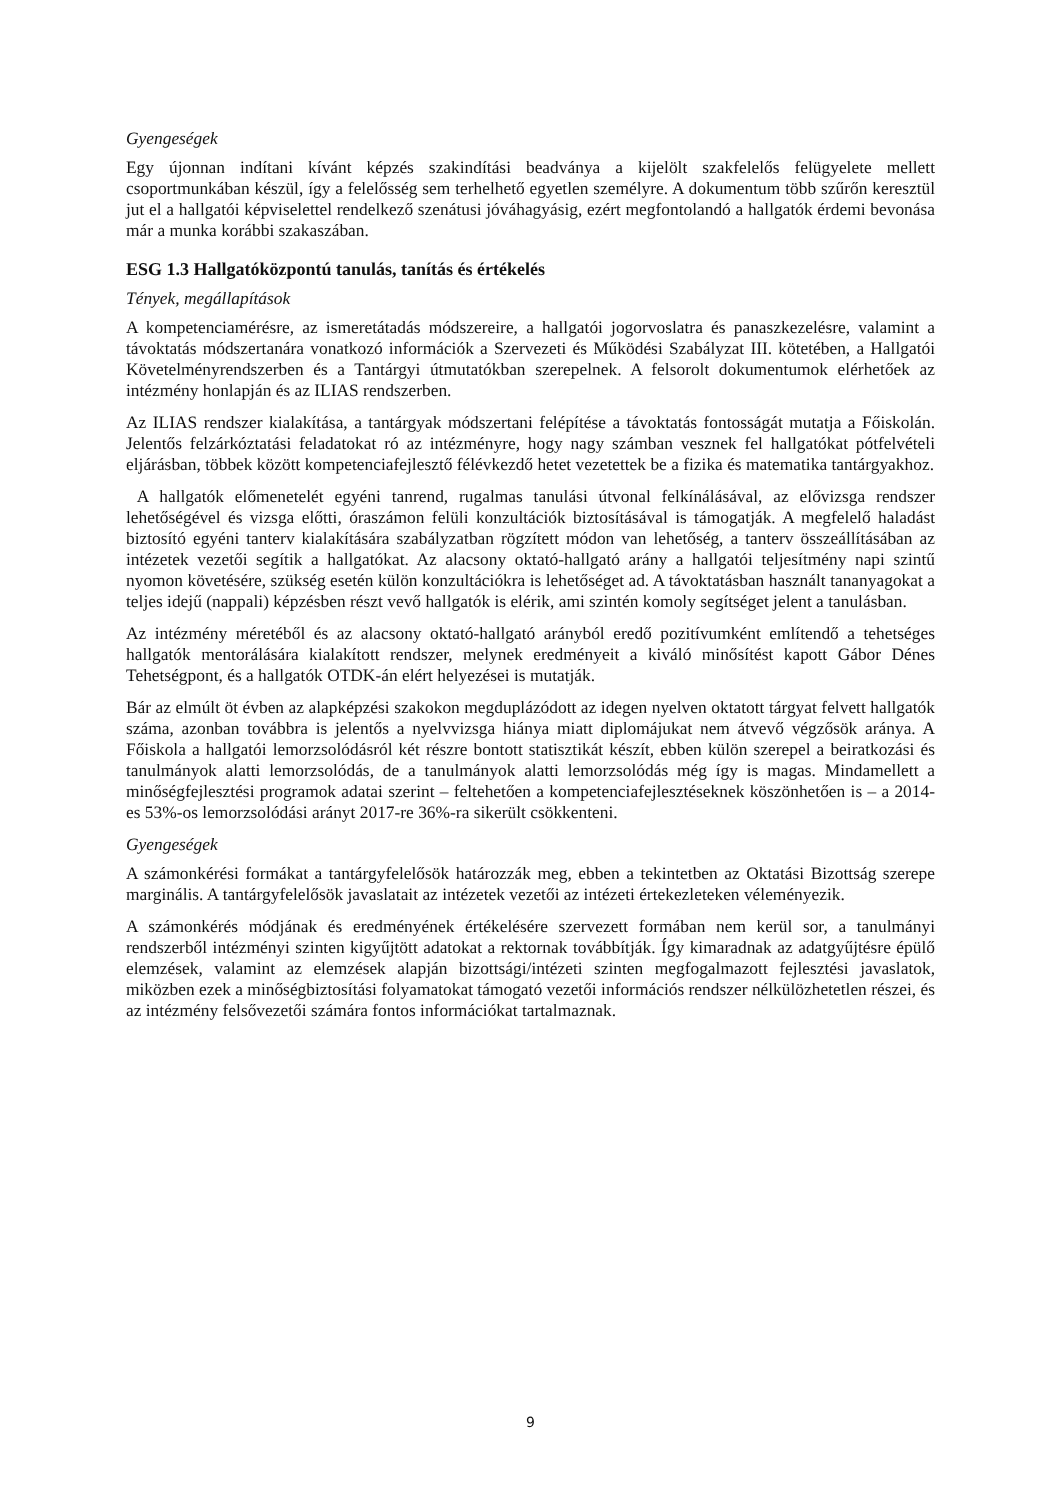Gyengeségek
Egy újonnan indítani kívánt képzés szakindítási beadványa a kijelölt szakfelelős felügyelete mellett csoportmunkában készül, így a felelősség sem terhelhető egyetlen személyre. A dokumentum több szűrőn keresztül jut el a hallgatói képviselettel rendelkező szenátusi jóváhagyásig, ezért megfontolandó a hallgatók érdemi bevonása már a munka korábbi szakaszában.
ESG 1.3 Hallgatóközpontú tanulás, tanítás és értékelés
Tények, megállapítások
A kompetenciamérésre, az ismeretátadás módszereire, a hallgatói jogorvoslatra és panaszkezelésre, valamint a távoktatás módszertanára vonatkozó információk a Szervezeti és Működési Szabályzat III. kötetében, a Hallgatói Követelményrendszerben és a Tantárgyi útmutatókban szerepelnek. A felsorolt dokumentumok elérhetőek az intézmény honlapján és az ILIAS rendszerben.
Az ILIAS rendszer kialakítása, a tantárgyak módszertani felépítése a távoktatás fontosságát mutatja a Főiskolán. Jelentős felzárkóztatási feladatokat ró az intézményre, hogy nagy számban vesznek fel hallgatókat pótfelvételi eljárásban, többek között kompetenciafejlesztő félévkezdő hetet vezetettek be a fizika és matematika tantárgyakhoz.
A hallgatók előmenetelét egyéni tanrend, rugalmas tanulási útvonal felkínálásával, az elővizsga rendszer lehetőségével és vizsga előtti, óraszámon felüli konzultációk biztosításával is támogatják. A megfelelő haladást biztosító egyéni tanterv kialakítására szabályzatban rögzített módon van lehetőség, a tanterv összeállításában az intézetek vezetői segítik a hallgatókat. Az alacsony oktató-hallgató arány a hallgatói teljesítmény napi szintű nyomon követésére, szükség esetén külön konzultációkra is lehetőséget ad. A távoktatásban használt tananyagokat a teljes idejű (nappali) képzésben részt vevő hallgatók is elérik, ami szintén komoly segítséget jelent a tanulásban.
Az intézmény méretéből és az alacsony oktató-hallgató arányból eredő pozitívumként említendő a tehetséges hallgatók mentorálására kialakított rendszer, melynek eredményeit a kiváló minősítést kapott Gábor Dénes Tehetségpont, és a hallgatók OTDK-án elért helyezései is mutatják.
Bár az elmúlt öt évben az alapképzési szakokon megduplázódott az idegen nyelven oktatott tárgyat felvett hallgatók száma, azonban továbbra is jelentős a nyelvvizsga hiánya miatt diplomájukat nem átvevő végzősök aránya. A Főiskola a hallgatói lemorzsolódásról két részre bontott statisztikát készít, ebben külön szerepel a beiratkozási és tanulmányok alatti lemorzsolódás, de a tanulmányok alatti lemorzsolódás még így is magas. Mindamellett a minőségfejlesztési programok adatai szerint – feltehetően a kompetenciafejlesztéseknek köszönhetően is – a 2014-es 53%-os lemorzsolódási arányt 2017-re 36%-ra sikerült csökkenteni.
Gyengeségek
A számonkérési formákat a tantárgyfelelősök határozzák meg, ebben a tekintetben az Oktatási Bizottság szerepe marginális. A tantárgyfelelősök javaslatait az intézetek vezetői az intézeti értekezleteken véleményezik.
A számonkérés módjának és eredményének értékelésére szervezett formában nem kerül sor, a tanulmányi rendszerből intézményi szinten kigyűjtött adatokat a rektornak továbbítják. Így kimaradnak az adatgyűjtésre épülő elemzések, valamint az elemzések alapján bizottsági/intézeti szinten megfogalmazott fejlesztési javaslatok, miközben ezek a minőségbiztosítási folyamatokat támogató vezetői információs rendszer nélkülözhetetlen részei, és az intézmény felsővezetői számára fontos információkat tartalmaznak.
9